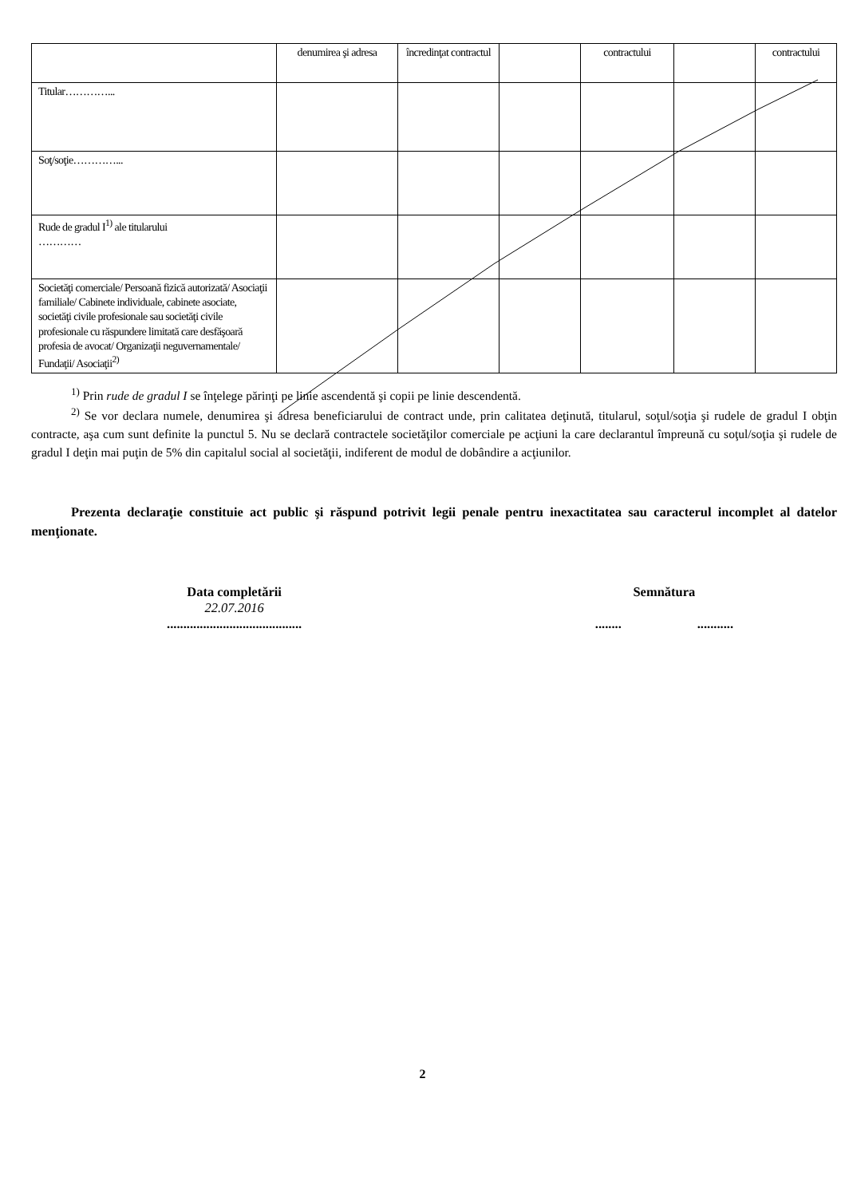| | denumirea şi adresa | încredinţat contractul | | contractului | | contractului |
| Titular…………... | | | | | | |
| Soţ/soţie…………... | | | | | | |
| Rude de gradul I<sup>1)</sup> ale titularului ………… | | | | | | |
| Societăţi comerciale/ Persoană fizică autorizată/ Asociaţii familiale/ Cabinete individuale, cabinete asociate, societăţi civile profesionale sau societăţi civile profesionale cu răspundere limitată care desfăşoară profesia de avocat/ Organizaţii neguvernamentale/ Fundaţii/ Asociaţii<sup>2)</sup> | | | | | | |
<sup>1)</sup> Prin rude de gradul I se înţelege părinţi pe linie ascendentă şi copii pe linie descendentă.
<sup>2)</sup> Se vor declara numele, denumirea şi adresa beneficiarului de contract unde, prin calitatea deţinută, titularul, soţul/soţia şi rudele de gradul I obţin contracte, aşa cum sunt definite la punctul 5. Nu se declară contractele societăţilor comerciale pe acţiuni la care declarantul împreună cu soţul/soţia şi rudele de gradul I deţin mai puţin de 5% din capitalul social al societăţii, indiferent de modul de dobândire a acţiunilor.
Prezenta declaraţie constituie act public şi răspund potrivit legii penale pentru inexactitatea sau caracterul incomplet al datelor menţionate.
Data completării
22.07.2016
.........................................
Semnătura
........ ...........
2